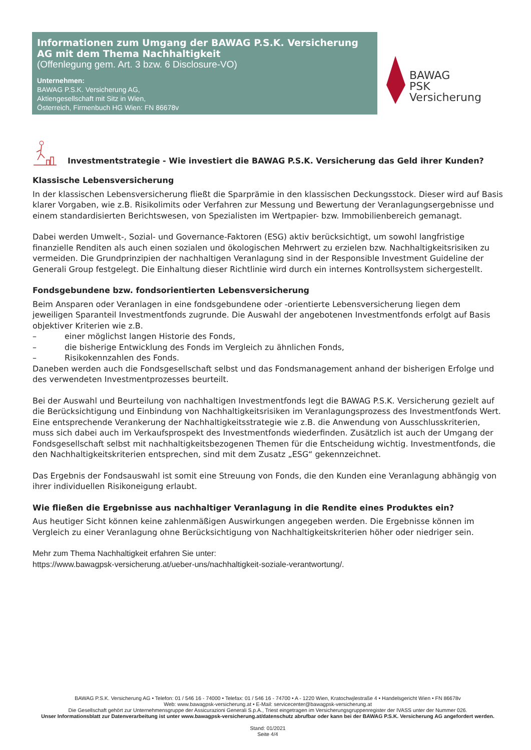Informationen zum Umgang der BAWAG P.S.K. Versicherung AG mit dem Thema Nachhaltigkeit
(Offenlegung gem. Art. 3 bzw. 6 Disclosure-VO)
Unternehmen:
BAWAG P.S.K. Versicherung AG,
Aktiengesellschaft mit Sitz in Wien,
Österreich, Firmenbuch HG Wien: FN 86678v
BAWAG
PSK
Versicherung
Investmentstrategie - Wie investiert die BAWAG P.S.K. Versicherung das Geld ihrer Kunden?
Klassische Lebensversicherung
In der klassischen Lebensversicherung fließt die Sparprämie in den klassischen Deckungsstock. Dieser wird auf Basis klarer Vorgaben, wie z.B. Risikolimits oder Verfahren zur Messung und Bewertung der Veranlagungsergebnisse und einem standardisierten Berichtswesen, von Spezialisten im Wertpapier- bzw. Immobilienbereich gemanagt.
Dabei werden Umwelt-, Sozial- und Governance-Faktoren (ESG) aktiv berücksichtigt, um sowohl langfristige finanzielle Renditen als auch einen sozialen und ökologischen Mehrwert zu erzielen bzw. Nachhaltigkeitsrisiken zu vermeiden. Die Grundprinzipien der nachhaltigen Veranlagung sind in der Responsible Investment Guideline der Generali Group festgelegt. Die Einhaltung dieser Richtlinie wird durch ein internes Kontrollsystem sichergestellt.
Fondsgebundene bzw. fondsorientierten Lebensversicherung
Beim Ansparen oder Veranlagen in eine fondsgebundene oder -orientierte Lebensversicherung liegen dem jeweiligen Sparanteil Investmentfonds zugrunde. Die Auswahl der angebotenen Investmentfonds erfolgt auf Basis objektiver Kriterien wie z.B.
– einer möglichst langen Historie des Fonds,
– die bisherige Entwicklung des Fonds im Vergleich zu ähnlichen Fonds,
– Risikokennzahlen des Fonds.
Daneben werden auch die Fondsgesellschaft selbst und das Fondsmanagement anhand der bisherigen Erfolge und des verwendeten Investmentprozesses beurteilt.
Bei der Auswahl und Beurteilung von nachhaltigen Investmentfonds legt die BAWAG P.S.K. Versicherung gezielt auf die Berücksichtigung und Einbindung von Nachhaltigkeitsrisiken im Veranlagungsprozess des Investmentfonds Wert. Eine entsprechende Verankerung der Nachhaltigkeitsstrategie wie z.B. die Anwendung von Ausschlusskriterien, muss sich dabei auch im Verkaufsprospekt des Investmentfonds wiederfinden. Zusätzlich ist auch der Umgang der Fondsgesellschaft selbst mit nachhaltigkeitsbezogenen Themen für die Entscheidung wichtig. Investmentfonds, die den Nachhaltigkeitskriterien entsprechen, sind mit dem Zusatz „ESG“ gekennzeichnet.
Das Ergebnis der Fondsauswahl ist somit eine Streuung von Fonds, die den Kunden eine Veranlagung abhängig von ihrer individuellen Risikoneigung erlaubt.
Wie fließen die Ergebnisse aus nachhaltiger Veranlagung in die Rendite eines Produktes ein?
Aus heutiger Sicht können keine zahlenmäßigen Auswirkungen angegeben werden. Die Ergebnisse können im Vergleich zu einer Veranlagung ohne Berücksichtigung von Nachhaltigkeitskriterien höher oder niedriger sein.
Mehr zum Thema Nachhaltigkeit erfahren Sie unter:
https://www.bawagpsk-versicherung.at/ueber-uns/nachhaltigkeit-soziale-verantwortung/.
BAWAG P.S.K. Versicherung AG • Telefon: 01 / 546 16 - 74000 • Telefax: 01 / 546 16 - 74700 • A - 1220 Wien, Kratochwjlestraße 4 • Handelsgericht Wien • FN 86678v
Web: www.bawagpsk-versicherung.at • E-Mail: servicecenter@bawagpsk-versicherung.at
Die Gesellschaft gehört zur Unternehmensgruppe der Assicurazioni Generali S.p.A., Triest eingetragen im Versicherungsgruppenregister der IVASS unter der Nummer 026.
Unser Informationsblatt zur Datenverarbeitung ist unter www.bawagpsk-versicherung.at/datenschutz abrufbar oder kann bei der BAWAG P.S.K. Versicherung AG angefordert werden.
Stand: 01/2021
Seite 4/4